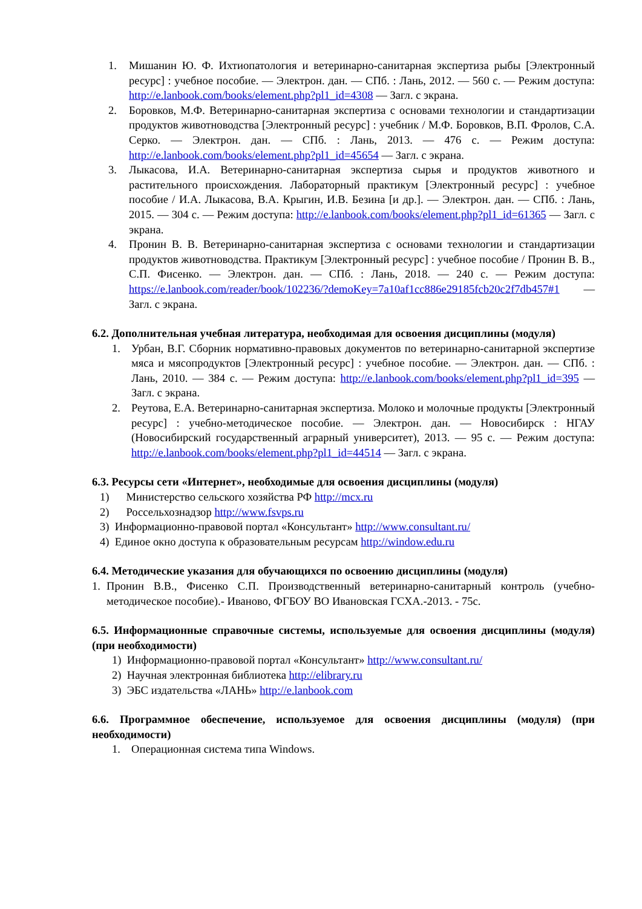1. Мишанин Ю. Ф. Ихтиопатология и ветеринарно-санитарная экспертиза рыбы [Электронный ресурс] : учебное пособие. — Электрон. дан. — СПб. : Лань, 2012. — 560 с. — Режим доступа: http://e.lanbook.com/books/element.php?pl1_id=4308 — Загл. с экрана.
2. Боровков, М.Ф. Ветеринарно-санитарная экспертиза с основами технологии и стандартизации продуктов животноводства [Электронный ресурс] : учебник / М.Ф. Боровков, В.П. Фролов, С.А. Серко. — Электрон. дан. — СПб. : Лань, 2013. — 476 с. — Режим доступа: http://e.lanbook.com/books/element.php?pl1_id=45654 — Загл. с экрана.
3. Лыкасова, И.А. Ветеринарно-санитарная экспертиза сырья и продуктов животного и растительного происхождения. Лабораторный практикум [Электронный ресурс] : учебное пособие / И.А. Лыкасова, В.А. Крыгин, И.В. Безина [и др.]. — Электрон. дан. — СПб. : Лань, 2015. — 304 с. — Режим доступа: http://e.lanbook.com/books/element.php?pl1_id=61365 — Загл. с экрана.
4. Пронин В. В. Ветеринарно-санитарная экспертиза с основами технологии и стандартизации продуктов животноводства. Практикум [Электронный ресурс] : учебное пособие / Пронин В. В., С.П. Фисенко. — Электрон. дан. — СПб. : Лань, 2018. — 240 с. — Режим доступа: https://e.lanbook.com/reader/book/102236/?demoKey=7a10af1cc886e29185fcb20c2f7db457#1 — Загл. с экрана.
6.2. Дополнительная учебная литература, необходимая для освоения дисциплины (модуля)
1. Урбан, В.Г. Сборник нормативно-правовых документов по ветеринарно-санитарной экспертизе мяса и мясопродуктов [Электронный ресурс] : учебное пособие. — Электрон. дан. — СПб. : Лань, 2010. — 384 с. — Режим доступа: http://e.lanbook.com/books/element.php?pl1_id=395 — Загл. с экрана.
2. Реутова, Е.А. Ветеринарно-санитарная экспертиза. Молоко и молочные продукты [Электронный ресурс] : учебно-методическое пособие. — Электрон. дан. — Новосибирск : НГАУ (Новосибирский государственный аграрный университет), 2013. — 95 с. — Режим доступа: http://e.lanbook.com/books/element.php?pl1_id=44514 — Загл. с экрана.
6.3. Ресурсы сети «Интернет», необходимые для освоения дисциплины (модуля)
1) Министерство сельского хозяйства РФ http://mcx.ru
2) Россельхознадзор http://www.fsvps.ru
3) Информационно-правовой портал «Консультант» http://www.consultant.ru/
4) Единое окно доступа к образовательным ресурсам http://window.edu.ru
6.4. Методические указания для обучающихся по освоению дисциплины (модуля)
1. Пронин В.В., Фисенко С.П. Производственный ветеринарно-санитарный контроль (учебно-методическое пособие).- Иваново, ФГБОУ ВО Ивановская ГСХА.-2013. - 75с.
6.5. Информационные справочные системы, используемые для освоения дисциплины (модуля) (при необходимости)
1) Информационно-правовой портал «Консультант» http://www.consultant.ru/
2) Научная электронная библиотека http://elibrary.ru
3) ЭБС издательства «ЛАНЬ» http://e.lanbook.com
6.6. Программное обеспечение, используемое для освоения дисциплины (модуля) (при необходимости)
1. Операционная система типа Windows.